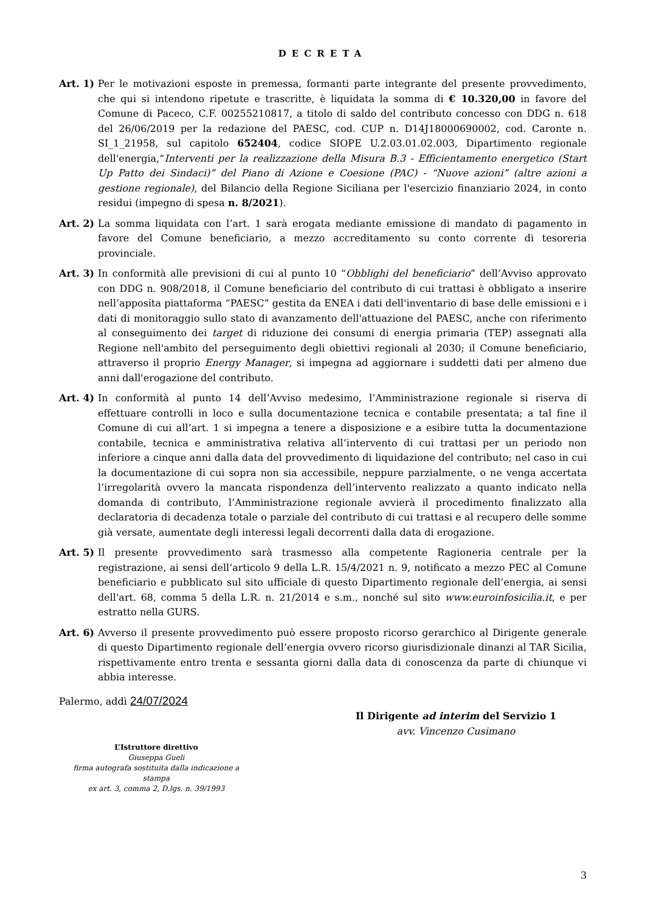DECRETA
Art. 1)
Per le motivazioni esposte in premessa, formanti parte integrante del presente provvedimento, che qui si intendono ripetute e trascritte, è liquidata la somma di € 10.320,00 in favore del Comune di Paceco, C.F. 00255210817, a titolo di saldo del contributo concesso con DDG n. 618 del 26/06/2019 per la redazione del PAESC, cod. CUP n. D14J18000690002, cod. Caronte n. SI_1_21958, sul capitolo 652404, codice SIOPE U.2.03.01.02.003, Dipartimento regionale dell'energia,“Interventi per la realizzazione della Misura B.3 - Efficientamento energetico (Start Up Patto dei Sindaci)” del Piano di Azione e Coesione (PAC) - “Nuove azioni” (altre azioni a gestione regionale), del Bilancio della Regione Siciliana per l'esercizio finanziario 2024, in conto residui (impegno di spesa n. 8/2021).
Art. 2)
La somma liquidata con l’art. 1 sarà erogata mediante emissione di mandato di pagamento in favore del Comune beneficiario, a mezzo accreditamento su conto corrente di tesoreria provinciale.
Art. 3)
In conformità alle previsioni di cui al punto 10 “Obblighi del beneficiario” dell’Avviso approvato con DDG n. 908/2018, il Comune beneficiario del contributo di cui trattasi è obbligato a inserire nell’apposita piattaforma “PAESC” gestita da ENEA i dati dell'inventario di base delle emissioni e i dati di monitoraggio sullo stato di avanzamento dell'attuazione del PAESC, anche con riferimento al conseguimento dei target di riduzione dei consumi di energia primaria (TEP) assegnati alla Regione nell'ambito del perseguimento degli obiettivi regionali al 2030; il Comune beneficiario, attraverso il proprio Energy Manager, si impegna ad aggiornare i suddetti dati per almeno due anni dall'erogazione del contributo.
Art. 4)
In conformità al punto 14 dell’Avviso medesimo, l’Amministrazione regionale si riserva di effettuare controlli in loco e sulla documentazione tecnica e contabile presentata; a tal fine il Comune di cui all’art. 1 si impegna a tenere a disposizione e a esibire tutta la documentazione contabile, tecnica e amministrativa relativa all’intervento di cui trattasi per un periodo non inferiore a cinque anni dalla data del provvedimento di liquidazione del contributo; nel caso in cui la documentazione di cui sopra non sia accessibile, neppure parzialmente, o ne venga accertata l’irregolarità ovvero la mancata rispondenza dell’intervento realizzato a quanto indicato nella domanda di contributo, l’Amministrazione regionale avvierà il procedimento finalizzato alla declaratoria di decadenza totale o parziale del contributo di cui trattasi e al recupero delle somme già versate, aumentate degli interessi legali decorrenti dalla data di erogazione.
Art. 5)
Il presente provvedimento sarà trasmesso alla competente Ragioneria centrale per la registrazione, ai sensi dell’articolo 9 della L.R. 15/4/2021 n. 9, notificato a mezzo PEC al Comune beneficiario e pubblicato sul sito ufficiale di questo Dipartimento regionale dell’energia, ai sensi dell'art. 68, comma 5 della L.R. n. 21/2014 e s.m., nonché sul sito www.euroinfosicilia.it, e per estratto nella GURS.
Art. 6)
Avverso il presente provvedimento può essere proposto ricorso gerarchico al Dirigente generale di questo Dipartimento regionale dell’energia ovvero ricorso giurisdizionale dinanzi al TAR Sicilia, rispettivamente entro trenta e sessanta giorni dalla data di conoscenza da parte di chiunque vi abbia interesse.
Palermo, addì 24/07/2024
Il Dirigente ad interim del Servizio 1
avv. Vincenzo Cusimano
L’Istruttore direttivo
Giuseppa Gueli
firma autografa sostituita dalla indicazione a stampa
ex art. 3, comma 2, D.lgs. n. 39/1993
3